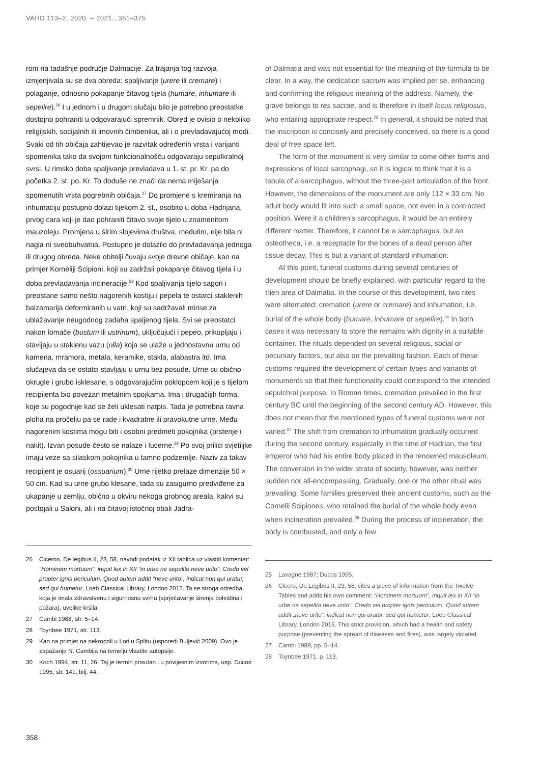VAHD 113–2, 2020. – 2021., 351–375
rom na tadašnje područje Dalmacije. Za trajanja tog razvoja izmjenjivala su se dva obreda: spaljivanje (urere ili cremare) i polaganje, odnosno pokapanje čitavog tijela (humare, inhumare ili sepelire).<sup>26</sup> I u jednom i u drugom slučaju bilo je potrebno preostatke dostojno pohraniti u odgovarajući spremnik. Obred je ovisio o nekoliko religijskih, socijalnih ili imovnih čimbenika, ali i o prevladavajućoj modi. Svaki od tih običaja zahtijevao je razvitak određenih vrsta i varijanti spomenika tako da svojom funkcionalnošću odgovaraju sepulkralnoj svrsi. U rimsko doba spaljivanje prevladava u 1. st. pr. Kr. pa do početka 2. st. po. Kr. To doduše ne znači da nema miješanja spomenutih vrsta pogrebnih običaja.<sup>27</sup> Do promjene s kremiranja na inhumaciju postupno dolazi tijekom 2. st., osobito u doba Hadrijana, prvog cara koji je dao pohraniti čitavo svoje tijelo u znamenitom mauzoleju. Promjena u širim slojevima društva, međutim, nije bila ni nagla ni sveobuhvatna. Postupno je dolazilo do prevladavanja jednoga ili drugog obreda. Neke obitelji čuvaju svoje drevne običaje, kao na primjer Korneliji Scipioni, koji su zadržali pokapanje čitavog tijela i u doba prevladavanja incineracije.<sup>28</sup> Kod spaljivanja tijelo sagori i preostane samo nešto nagorenih kostiju i pepela te ostatci staklenih balzamarija deformiranih u vatri, koji su sadržavali mirise za ublažavanje neugodnog zadaha spaljenog tijela. Svi se preostatci nakon lomače (bustum ili ustrinum), uključujući i pepeo, prikupljaju i stavljaju u staklenu vazu (olla) koja se ulaže u jednostavnu urnu od kamena, mramora, metala, keramike, stakla, alabastra itd. Ima slučajeva da se ostatci stavljaju u urnu bez posude. Urne su obično okrugle i grubo isklesane, s odgovarajućim poklopcem koji je s tijelom recipijenta bio povezan metalnim spojkama. Ima i drugačijih forma, koje su pogodnije kad se želi uklesati natpis. Tada je potrebna ravna ploha na pročelju pa se rade i kvadratne ili pravokutne urne. Među nagorenim kostima mogu biti i osobni predmeti pokojnika (prstenje i nakit). Izvan posude često se nalaze i lucerne.<sup>29</sup> Po svoj prilici svjetiljke imaju veze sa silaskom pokojnika u tamno podzemlje. Naziv za takav recipijent je osuarij (ossuarium).<sup>30</sup> Urne rijetko prelaze dimenzije 50 × 50 cm. Kad su urne grubo klesane, tada su zasigurno predviđene za ukapanje u zemlju, obično u okviru nekoga grobnog areala, kakvi su postojali u Saloni, ali i na čitavoj istočnoj obali Jadra-
26 Ciceron, De legibus II, 23, 58, navodi podatak iz XII tablica uz vlastiti komentar: “Hominem mortuum”, inquit lex in XII “in urbe ne sepelito neve urito”. Credo vel propter ignis periculum. Quod autem addit “neve urito”, indicat non qui uratur, sed qui humetur, Loeb Classical Library, London 2015. Ta se stroga odredba, koja je imala zdravstvenu i sigurnosnu svrhu (sprječavanje širenja boleština i požara), uvelike kršila.
27 Cambi 1988, str. 5–14.
28 Toynbee 1971, str. 113.
29 Kao na primjer na nekropoli u Lori u Splitu (usporedi Buljević 2009). Ovo je zapažanje N. Cambija na temelju vlastite autopsije.
30 Koch 1994, str. 11, 26. Taj je termin prisutan i u povijesnim izvorima, usp. Ducos 1995, str. 141, bilj. 44.
of Dalmatia and was not essential for the meaning of the formula to be clear. In a way, the dedication sacrum was implied per se, enhancing and confirming the religious meaning of the address. Namely, the grave belongs to res sacrae, and is therefore in itself locus religiosus, who entailing appropriate respect.<sup>25</sup> In general, it should be noted that the inscription is concisely and precisely conceived, so there is a good deal of free space left.
The form of the monument is very similar to some other forms and expressions of local sarcophagi, so it is logical to think that it is a tabula of a sarcophagus, without the three-part articulation of the front. However, the dimensions of the monument are only 112 × 33 cm. No adult body would fit into such a small space, not even in a contracted position. Were it a children’s sarcophagus, it would be an entirely different matter. Therefore, it cannot be a sarcophagus, but an osteotheca, i.e. a receptacle for the bones of a dead person after tissue decay. This is but a variant of standard inhumation.
At this point, funeral customs during several centuries of development should be briefly explained, with particular regard to the then area of Dalmatia. In the course of this development, two rites were alternated: cremation (urere or cremare) and inhumation, i.e. burial of the whole body (humare, inhumare or sepelire).<sup>26</sup> In both cases it was necessary to store the remains with dignity in a suitable container. The rituals depended on several religious, social or pecuniary factors, but also on the prevailing fashion. Each of these customs required the development of certain types and variants of monuments so that their functionality could correspond to the intended sepulchral purpose. In Roman times, cremation prevailed in the first century BC until the beginning of the second century AD. However, this does not mean that the mentioned types of funeral customs were not varied.<sup>27</sup> The shift from cremation to inhumation gradually occurred during the second century, especially in the time of Hadrian, the first emperor who had his entire body placed in the renowned mausoleum. The conversion in the wider strata of society, however, was neither sudden nor all-encompassing. Gradually, one or the other ritual was prevailing. Some families preserved their ancient customs, such as the Cornelii Scipiones, who retained the burial of the whole body even when incineration prevailed.<sup>28</sup> During the process of incineration, the body is combusted, and only a few
25 Lavagne 1987; Ducos 1995.
26 Cicero, De Legibus II, 23, 58, cites a piece of information from the Twelve Tables and adds his own comment: “Hominem mortuum”, inquit lex in XII “in urbe ne sepelito neve urito”. Credo vel propter ignis periculum. Quod autem addit „neve urito”, indicat non qui uratur, sed qui humetur, Loeb Classical Library, London 2015. This strict provision, which had a health and safety purpose (preventing the spread of diseases and fires), was largely violated.
27 Cambi 1988, pp. 5–14.
28 Toynbee 1971, p. 113.
358